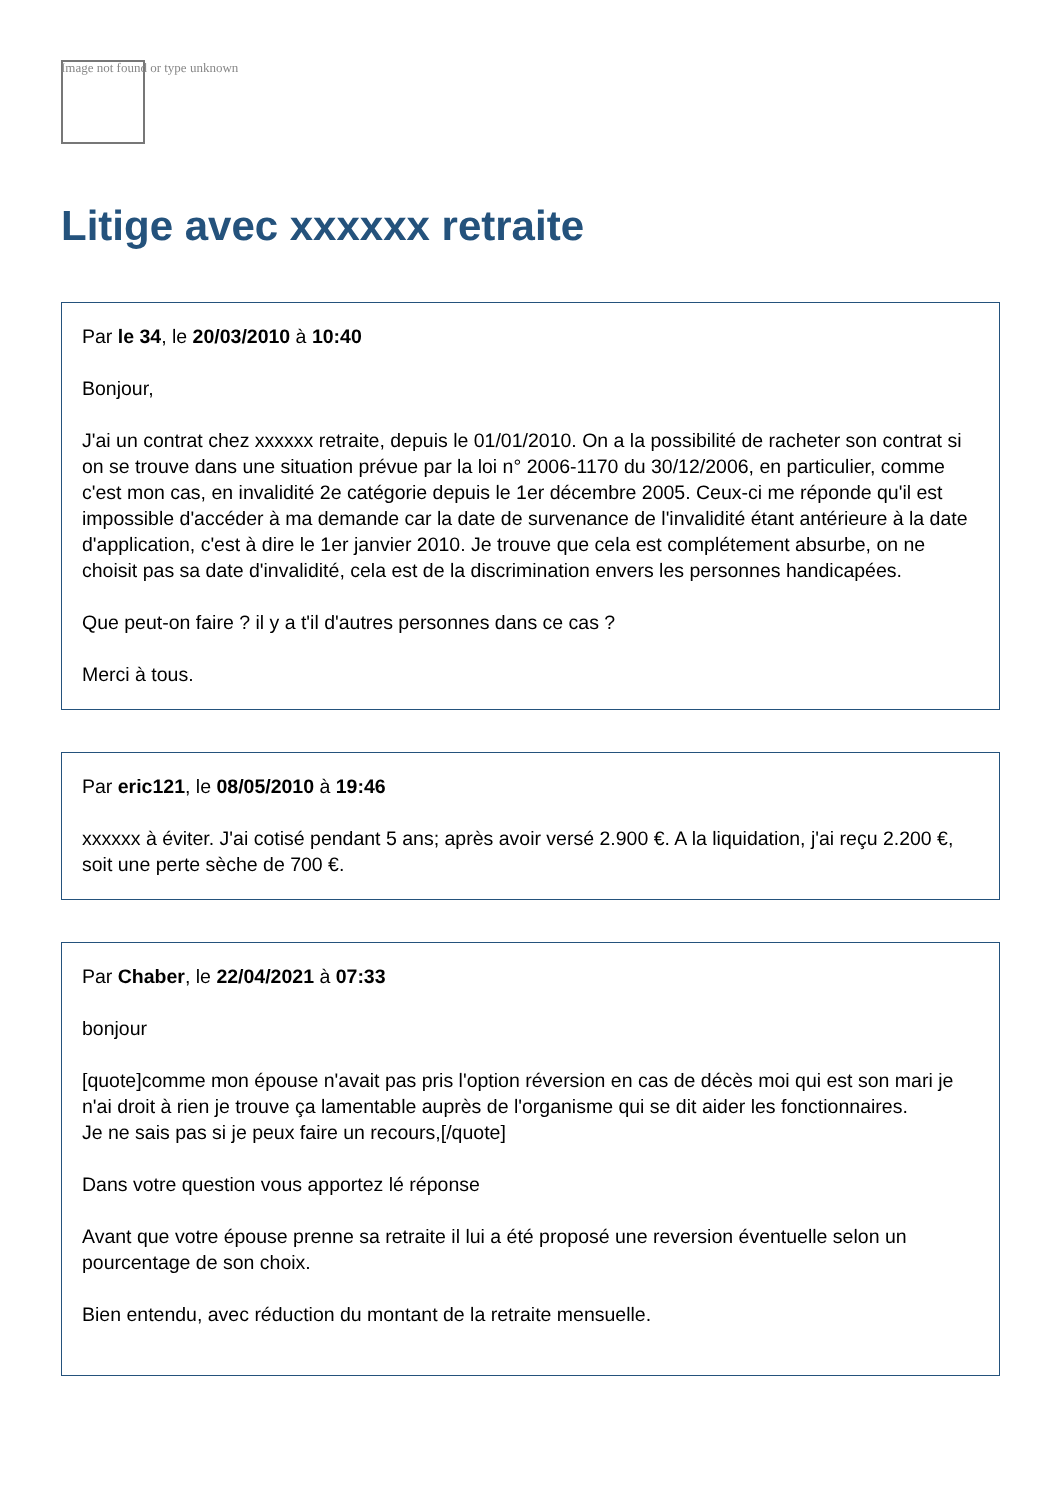Image not found or type unknown
Litige avec xxxxxx retraite
Par le 34, le 20/03/2010 à 10:40
Bonjour,
J'ai un contrat chez xxxxxx retraite, depuis le 01/01/2010. On a la possibilité de racheter son contrat si on se trouve dans une situation prévue par la loi n° 2006-1170 du 30/12/2006, en particulier, comme c'est mon cas, en invalidité 2e catégorie depuis le 1er décembre 2005. Ceux-ci me réponde qu'il est impossible d'accéder à ma demande car la date de survenance de l'invalidité étant antérieure à la date d'application, c'est à dire le 1er janvier 2010. Je trouve que cela est complétement absurbe, on ne choisit pas sa date d'invalidité, cela est de la discrimination envers les personnes handicapées.
Que peut-on faire ? il y a t'il d'autres personnes dans ce cas ?
Merci à tous.
Par eric121, le 08/05/2010 à 19:46
xxxxxx à éviter. J'ai cotisé pendant 5 ans; après avoir versé 2.900 €. A la liquidation, j'ai reçu 2.200 €, soit une perte sèche de 700 €.
Par Chaber, le 22/04/2021 à 07:33
bonjour
[quote]comme mon épouse n'avait pas pris l'option réversion en cas de décès moi qui est son mari je n'ai droit à rien je trouve ça lamentable auprès de l'organisme qui se dit aider les fonctionnaires.
Je ne sais pas si je peux faire un recours,[/quote]
Dans votre question vous apportez lé réponse
Avant que votre épouse prenne sa retraite il lui a été proposé une reversion éventuelle selon un pourcentage de son choix.
Bien entendu, avec réduction du montant de la retraite mensuelle.